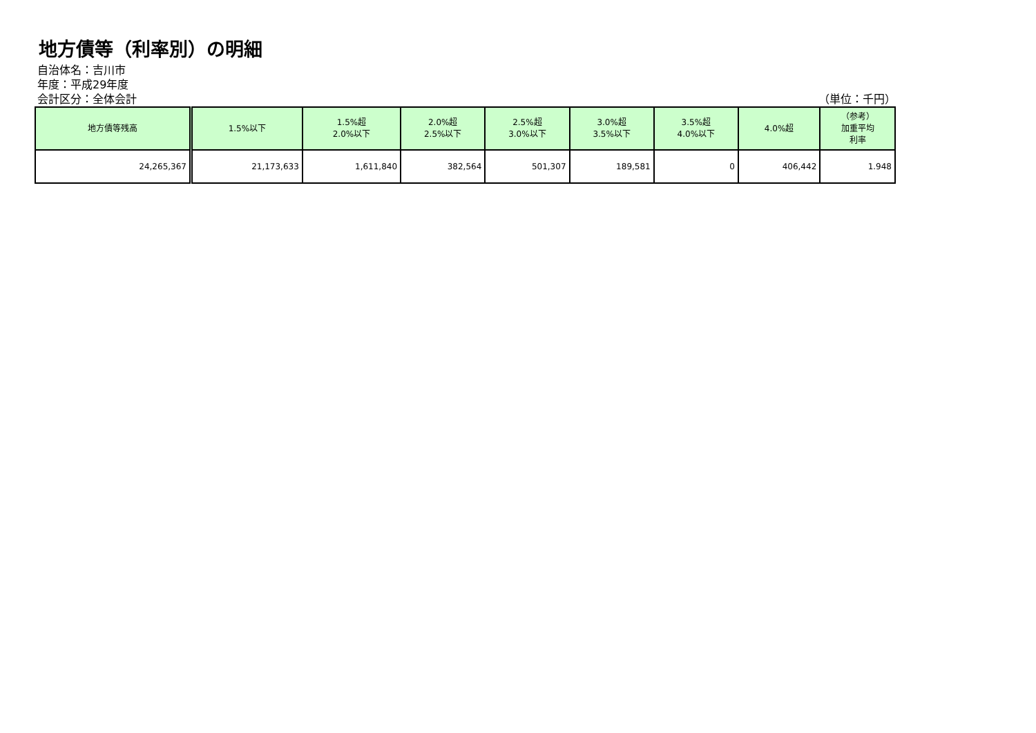地方債等（利率別）の明細
自治体名：吉川市
年度：平成29年度
会計区分：全体会計 （単位：千円）
| 地方債等残高 | 1.5%以下 | 1.5%超 2.0%以下 | 2.0%超 2.5%以下 | 2.5%超 3.0%以下 | 3.0%超 3.5%以下 | 3.5%超 4.0%以下 | 4.0%超 | （参考） 加重平均 利率 |
| --- | --- | --- | --- | --- | --- | --- | --- | --- |
| 24,265,367 | 21,173,633 | 1,611,840 | 382,564 | 501,307 | 189,581 | 0 | 406,442 | 1.948 |